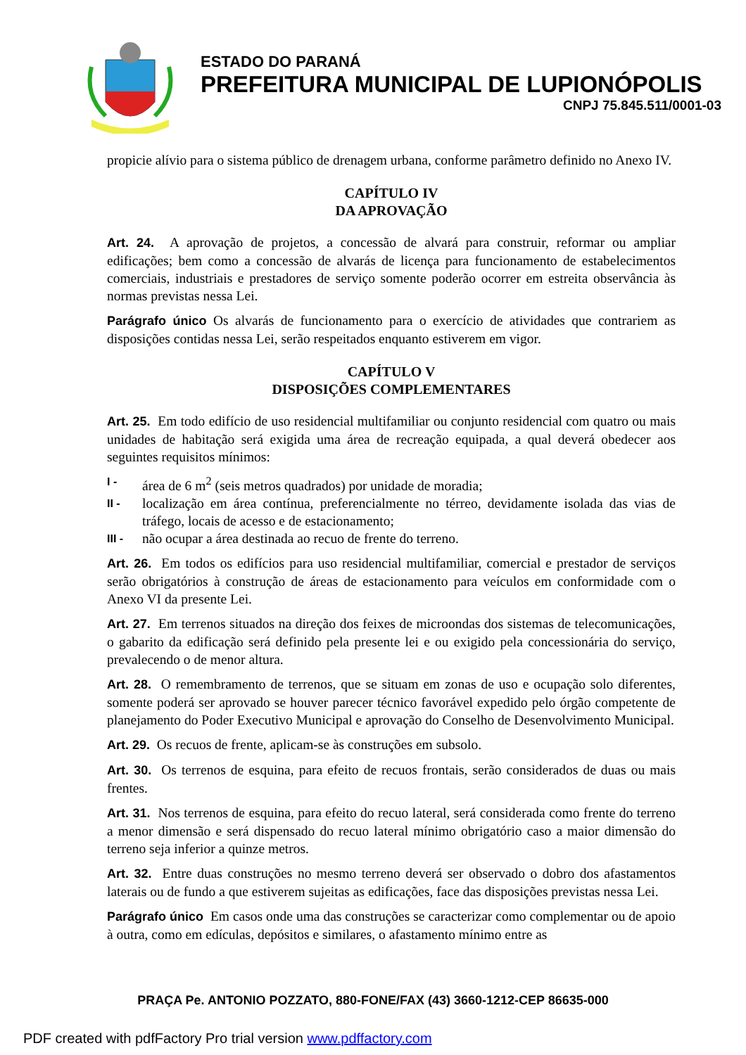ESTADO DO PARANÁ
PREFEITURA MUNICIPAL DE LUPIONÓPOLIS
CNPJ 75.845.511/0001-03
propicie alívio para o sistema público de drenagem urbana, conforme parâmetro definido no Anexo IV.
CAPÍTULO IV
DA APROVAÇÃO
Art. 24. A aprovação de projetos, a concessão de alvará para construir, reformar ou ampliar edificações; bem como a concessão de alvarás de licença para funcionamento de estabelecimentos comerciais, industriais e prestadores de serviço somente poderão ocorrer em estreita observância às normas previstas nessa Lei.
Parágrafo único Os alvarás de funcionamento para o exercício de atividades que contrariem as disposições contidas nessa Lei, serão respeitados enquanto estiverem em vigor.
CAPÍTULO V
DISPOSIÇÕES COMPLEMENTARES
Art. 25. Em todo edifício de uso residencial multifamiliar ou conjunto residencial com quatro ou mais unidades de habitação será exigida uma área de recreação equipada, a qual deverá obedecer aos seguintes requisitos mínimos:
I - área de 6 m<sup>2</sup> (seis metros quadrados) por unidade de moradia;
II - localização em área contínua, preferencialmente no térreo, devidamente isolada das vias de tráfego, locais de acesso e de estacionamento;
III - não ocupar a área destinada ao recuo de frente do terreno.
Art. 26. Em todos os edifícios para uso residencial multifamiliar, comercial e prestador de serviços serão obrigatórios à construção de áreas de estacionamento para veículos em conformidade com o Anexo VI da presente Lei.
Art. 27. Em terrenos situados na direção dos feixes de microondas dos sistemas de telecomunicações, o gabarito da edificação será definido pela presente lei e ou exigido pela concessionária do serviço, prevalecendo o de menor altura.
Art. 28. O remembramento de terrenos, que se situam em zonas de uso e ocupação solo diferentes, somente poderá ser aprovado se houver parecer técnico favorável expedido pelo órgão competente de planejamento do Poder Executivo Municipal e aprovação do Conselho de Desenvolvimento Municipal.
Art. 29. Os recuos de frente, aplicam-se às construções em subsolo.
Art. 30. Os terrenos de esquina, para efeito de recuos frontais, serão considerados de duas ou mais frentes.
Art. 31. Nos terrenos de esquina, para efeito do recuo lateral, será considerada como frente do terreno a menor dimensão e será dispensado do recuo lateral mínimo obrigatório caso a maior dimensão do terreno seja inferior a quinze metros.
Art. 32. Entre duas construções no mesmo terreno deverá ser observado o dobro dos afastamentos laterais ou de fundo a que estiverem sujeitas as edificações, face das disposições previstas nessa Lei.
Parágrafo único Em casos onde uma das construções se caracterizar como complementar ou de apoio à outra, como em edículas, depósitos e similares, o afastamento mínimo entre as
PRAÇA Pe. ANTONIO POZZATO, 880-FONE/FAX (43) 3660-1212-CEP 86635-000
PDF created with pdfFactory Pro trial version www.pdffactory.com